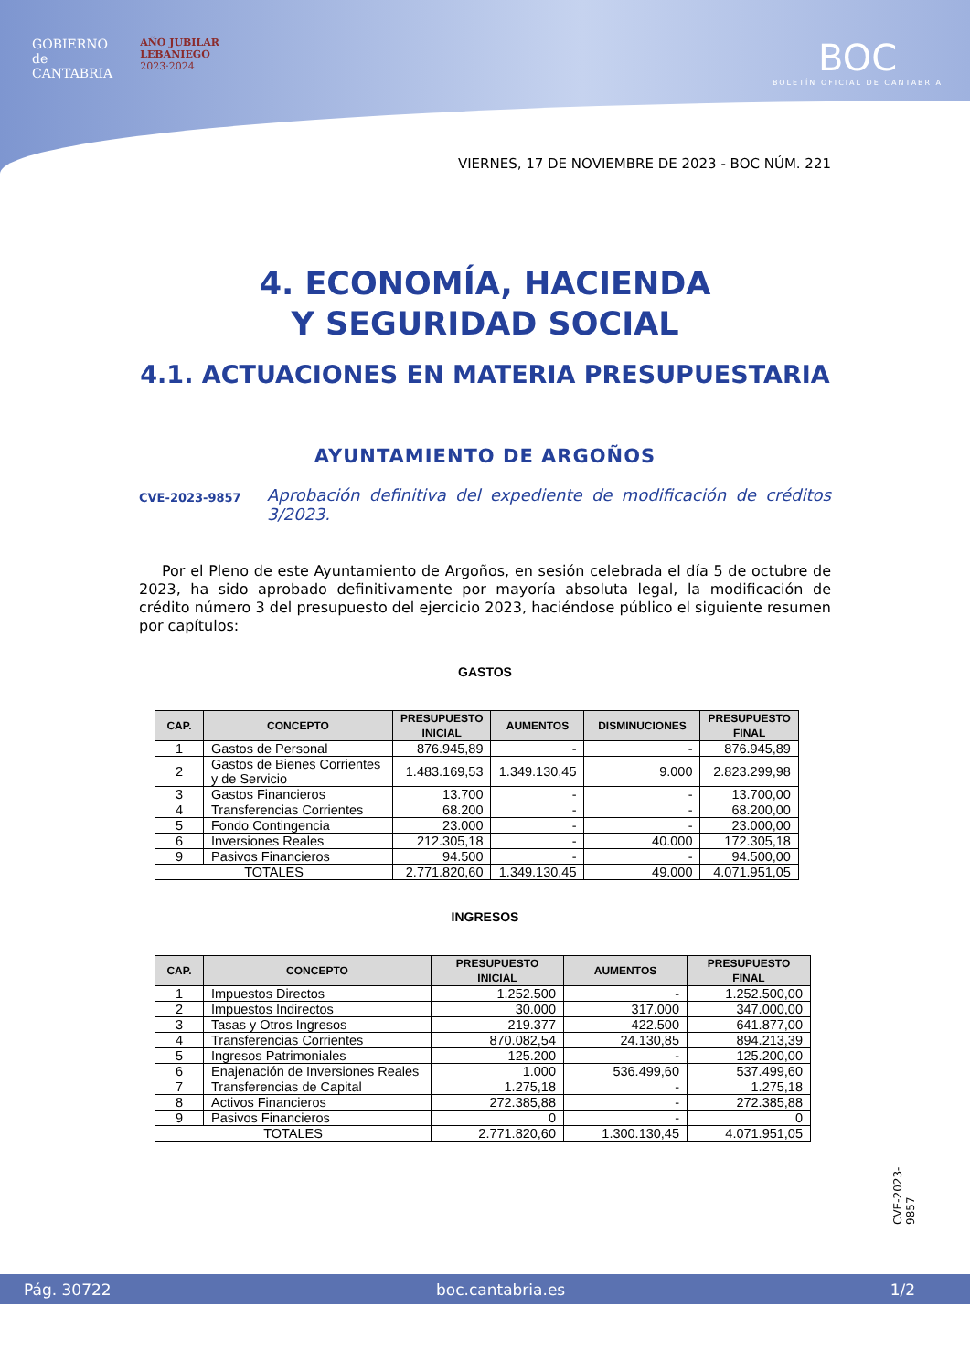GOBIERNO
de
CANTABRIA
AÑO JUBILAR
LEBANIEGO
2023·2024
BOC
BOLETÍN OFICIAL DE CANTABRIA
VIERNES, 17 DE NOVIEMBRE DE 2023 - BOC NÚM. 221
4. ECONOMÍA, HACIENDA
Y SEGURIDAD SOCIAL
4.1. ACTUACIONES EN MATERIA PRESUPUESTARIA
AYUNTAMIENTO DE ARGOÑOS
CVE-2023-9857 Aprobación definitiva del expediente de modificación de créditos 3/2023.
Por el Pleno de este Ayuntamiento de Argoños, en sesión celebrada el día 5 de octubre de 2023, ha sido aprobado definitivamente por mayoría absoluta legal, la modificación de crédito número 3 del presupuesto del ejercicio 2023, haciéndose público el siguiente resumen por capítulos:
GASTOS
| CAP. | CONCEPTO | PRESUPUESTO INICIAL | AUMENTOS | DISMINUCIONES | PRESUPUESTO FINAL |
| --- | --- | --- | --- | --- | --- |
| 1 | Gastos de Personal | 876.945,89 | - | - | 876.945,89 |
| 2 | Gastos de Bienes Corrientes y de Servicio | 1.483.169,53 | 1.349.130,45 | 9.000 | 2.823.299,98 |
| 3 | Gastos Financieros | 13.700 | - | - | 13.700,00 |
| 4 | Transferencias Corrientes | 68.200 | - | - | 68.200,00 |
| 5 | Fondo Contingencia | 23.000 | - | - | 23.000,00 |
| 6 | Inversiones Reales | 212.305,18 | - | 40.000 | 172.305,18 |
| 9 | Pasivos Financieros | 94.500 | - | - | 94.500,00 |
| TOTALES | | 2.771.820,60 | 1.349.130,45 | 49.000 | 4.071.951,05 |
INGRESOS
| CAP. | CONCEPTO | PRESUPUESTO INICIAL | AUMENTOS | PRESUPUESTO FINAL |
| --- | --- | --- | --- | --- |
| 1 | Impuestos Directos | 1.252.500 | - | 1.252.500,00 |
| 2 | Impuestos Indirectos | 30.000 | 317.000 | 347.000,00 |
| 3 | Tasas y Otros Ingresos | 219.377 | 422.500 | 641.877,00 |
| 4 | Transferencias Corrientes | 870.082,54 | 24.130,85 | 894.213,39 |
| 5 | Ingresos Patrimoniales | 125.200 | - | 125.200,00 |
| 6 | Enajenación de Inversiones Reales | 1.000 | 536.499,60 | 537.499,60 |
| 7 | Transferencias de Capital | 1.275,18 | - | 1.275,18 |
| 8 | Activos Financieros | 272.385,88 | - | 272.385,88 |
| 9 | Pasivos Financieros | 0 | - | 0 |
| TOTALES | | 2.771.820,60 | 1.300.130,45 | 4.071.951,05 |
CVE-2023-9857
Pág. 30722 boc.cantabria.es 1/2